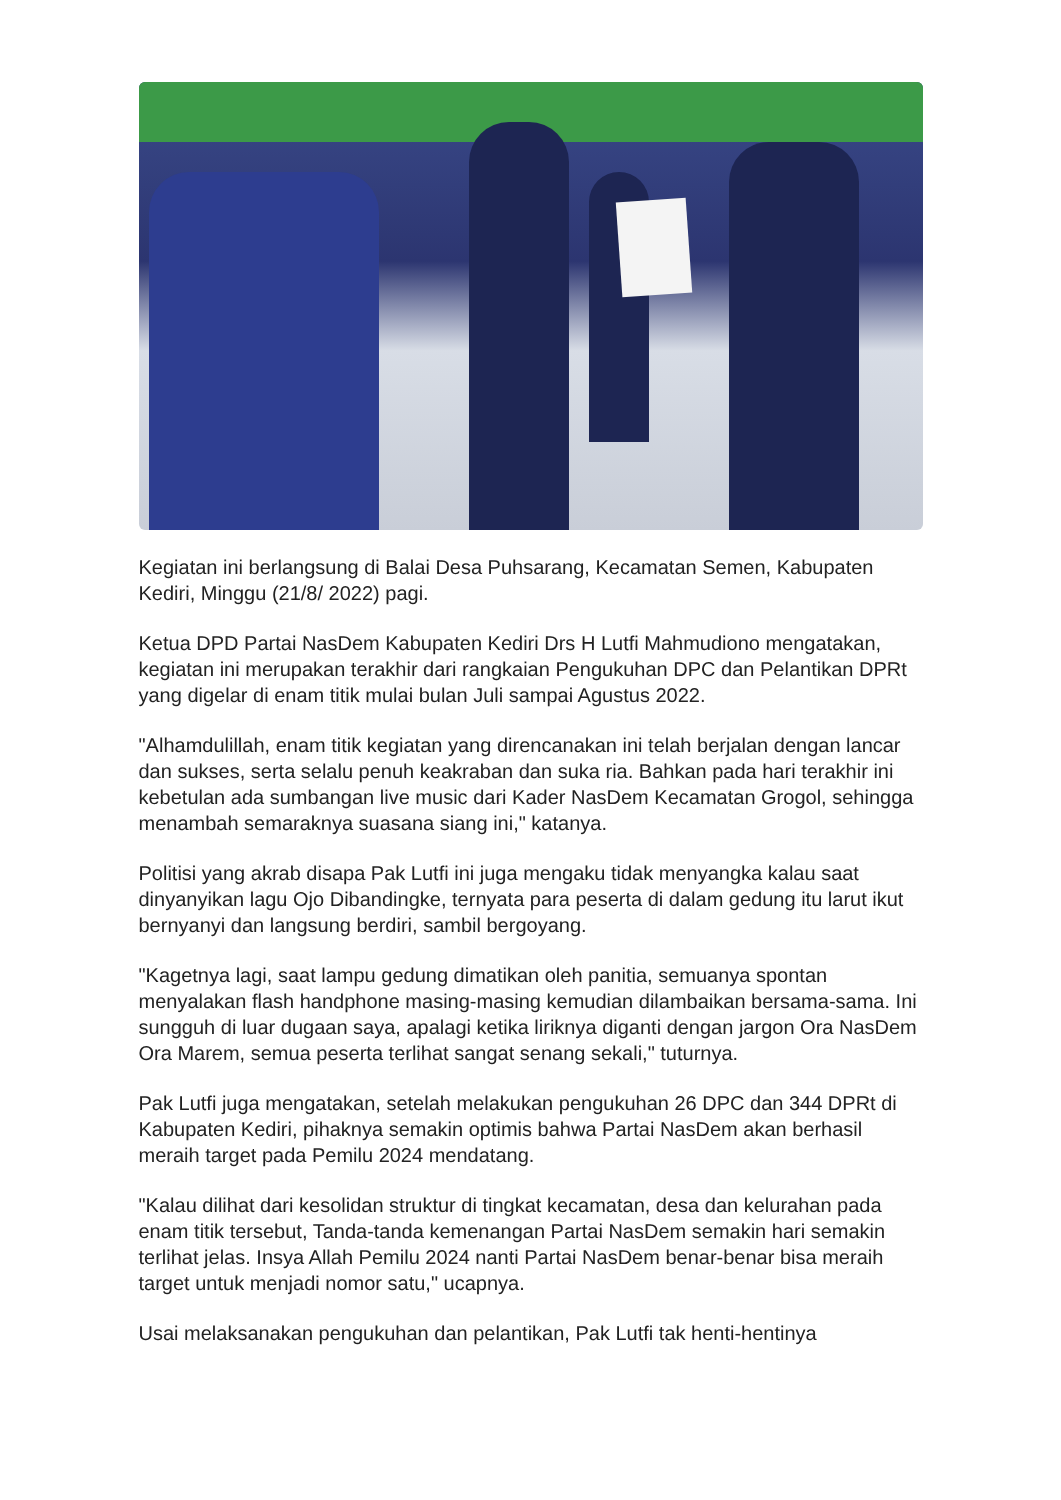Kegiatan ini berlangsung di Balai Desa Puhsarang, Kecamatan Semen, Kabupaten Kediri, Minggu (21/8/ 2022) pagi.
Ketua DPD Partai NasDem Kabupaten Kediri Drs H Lutfi Mahmudiono mengatakan, kegiatan ini merupakan terakhir dari rangkaian Pengukuhan DPC dan Pelantikan DPRt yang digelar di enam titik mulai bulan Juli sampai Agustus 2022.
"Alhamdulillah, enam titik kegiatan yang direncanakan ini telah berjalan dengan lancar dan sukses, serta selalu penuh keakraban dan suka ria. Bahkan pada hari terakhir ini kebetulan ada sumbangan live music dari Kader NasDem Kecamatan Grogol, sehingga menambah semaraknya suasana siang ini," katanya.
Politisi yang akrab disapa Pak Lutfi ini juga mengaku tidak menyangka kalau saat dinyanyikan lagu Ojo Dibandingke, ternyata para peserta di dalam gedung itu larut ikut bernyanyi dan langsung berdiri, sambil bergoyang.
"Kagetnya lagi, saat lampu gedung dimatikan oleh panitia, semuanya spontan menyalakan flash handphone masing-masing kemudian dilambaikan bersama-sama. Ini sungguh di luar dugaan saya, apalagi ketika liriknya diganti dengan jargon Ora NasDem Ora Marem, semua peserta terlihat sangat senang sekali," tuturnya.
Pak Lutfi juga mengatakan, setelah melakukan pengukuhan 26 DPC dan 344 DPRt di Kabupaten Kediri, pihaknya semakin optimis bahwa Partai NasDem akan berhasil meraih target pada Pemilu 2024 mendatang.
"Kalau dilihat dari kesolidan struktur di tingkat kecamatan, desa dan kelurahan pada enam titik tersebut, Tanda-tanda kemenangan Partai NasDem semakin hari semakin terlihat jelas. Insya Allah Pemilu 2024 nanti Partai NasDem benar-benar bisa meraih target untuk menjadi nomor satu," ucapnya.
Usai melaksanakan pengukuhan dan pelantikan, Pak Lutfi tak henti-hentinya